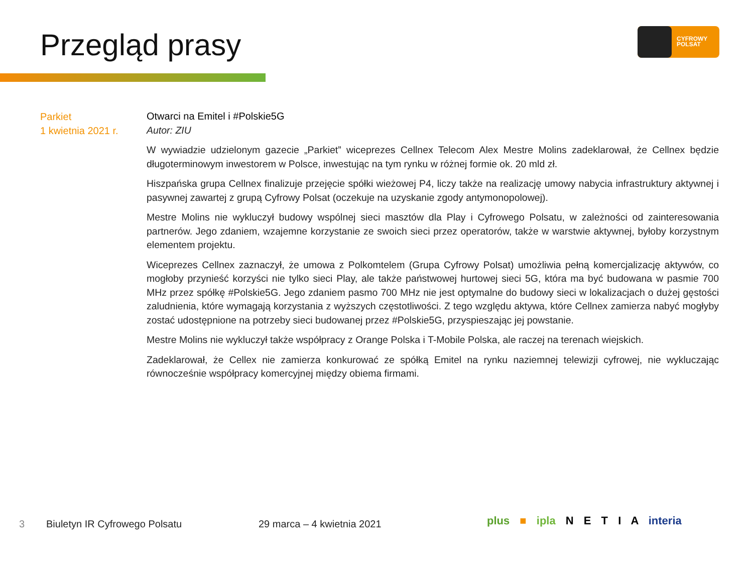Przegląd prasy
CYFROWY
POLSAT
Parkiet
1 kwietnia 2021 r.
Otwarci na Emitel i #Polskie5G
Autor: ZIU
W wywiadzie udzielonym gazecie „Parkiet” wiceprezes Cellnex Telecom Alex Mestre Molins zadeklarował, że Cellnex będzie długoterminowym inwestorem w Polsce, inwestując na tym rynku w różnej formie ok. 20 mld zł.
Hiszpańska grupa Cellnex finalizuje przejęcie spółki wieżowej P4, liczy także na realizację umowy nabycia infrastruktury aktywnej i pasywnej zawartej z grupą Cyfrowy Polsat (oczekuje na uzyskanie zgody antymonopolowej).
Mestre Molins nie wykluczył budowy wspólnej sieci masztów dla Play i Cyfrowego Polsatu, w zależności od zainteresowania partnerów. Jego zdaniem, wzajemne korzystanie ze swoich sieci przez operatorów, także w warstwie aktywnej, byłoby korzystnym elementem projektu.
Wiceprezes Cellnex zaznaczył, że umowa z Polkomtelem (Grupa Cyfrowy Polsat) umożliwia pełną komercjalizację aktywów, co mogłoby przynieść korzyści nie tylko sieci Play, ale także państwowej hurtowej sieci 5G, która ma być budowana w pasmie 700 MHz przez spółkę #Polskie5G. Jego zdaniem pasmo 700 MHz nie jest optymalne do budowy sieci w lokalizacjach o dużej gęstości zaludnienia, które wymagają korzystania z wyższych częstotliwości. Z tego względu aktywa, które Cellnex zamierza nabyć mogłyby zostać udostępnione na potrzeby sieci budowanej przez #Polskie5G, przyspieszając jej powstanie.
Mestre Molins nie wykluczył także współpracy z Orange Polska i T-Mobile Polska, ale raczej na terenach wiejskich.
Zadeklarował, że Cellex nie zamierza konkurować ze spółką Emitel na rynku naziemnej telewizji cyfrowej, nie wykluczając równocześnie współpracy komercyjnej między obiema firmami.
3 Biuletyn IR Cyfrowego Polsatu 29 marca – 4 kwietnia 2021 plus ■ ipla N E T I A interia